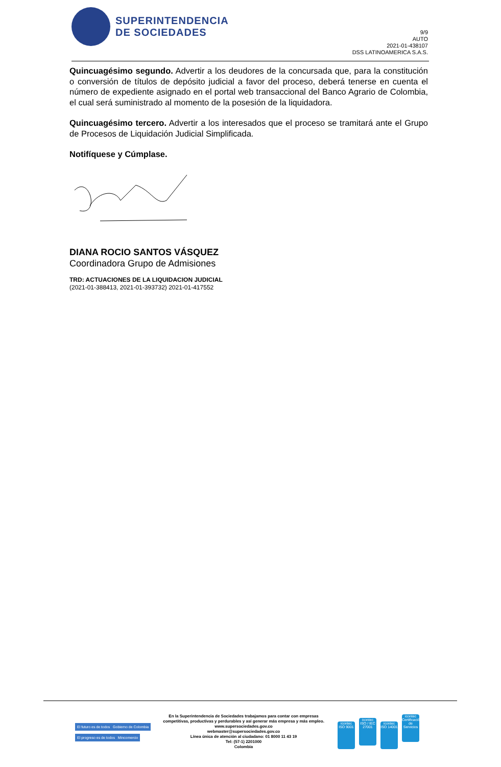SUPERINTENDENCIA
DE SOCIEDADES
9/9
AUTO
2021-01-438107
DSS LATINOAMERICA S.A.S.
Quincuagésimo segundo. Advertir a los deudores de la concursada que, para la constitución o conversión de títulos de depósito judicial a favor del proceso, deberá tenerse en cuenta el número de expediente asignado en el portal web transaccional del Banco Agrario de Colombia, el cual será suministrado al momento de la posesión de la liquidadora.
Quincuagésimo tercero. Advertir a los interesados que el proceso se tramitará ante el Grupo de Procesos de Liquidación Judicial Simplificada.
Notifíquese y Cúmplase.
DIANA ROCIO SANTOS VÁSQUEZ
Coordinadora Grupo de Admisiones
TRD: ACTUACIONES DE LA LIQUIDACION JUDICIAL
(2021-01-388413, 2021-01-393732) 2021-01-417552
El futuro es de todos Gobierno de Colombia
El progreso es de todos Mincomercio
En la Superintendencia de Sociedades trabajamos para contar con empresas
competitivas, productivas y perdurables y así generar más empresa y más empleo.
www.supersociedades.gov.co
webmaster@supersociedades.gov.co
Línea única de atención al ciudadano: 01 8000 11 43 19
Tel: (57-1) 2201000
Colombia
icontec ISO 9001 icontec ISO / IEC 27001 icontec ISO 14001 icontec Certificación de Servicios